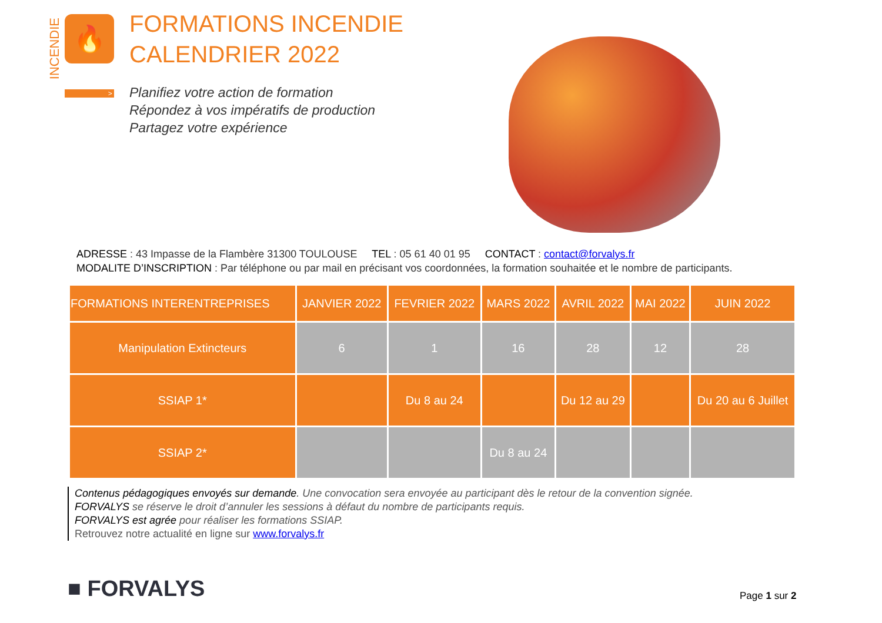INCENDIE
🔥
>
FORMATIONS INCENDIE
CALENDRIER 2022
Planifiez votre action de formation
Répondez à vos impératifs de production
Partagez votre expérience
ADRESSE : 43 Impasse de la Flambère 31300 TOULOUSE TEL : 05 61 40 01 95 CONTACT : contact@forvalys.fr
MODALITE D’INSCRIPTION : Par téléphone ou par mail en précisant vos coordonnées, la formation souhaitée et le nombre de participants.
| FORMATIONS INTERENTREPRISES | JANVIER 2022 | FEVRIER 2022 | MARS 2022 | AVRIL 2022 | MAI 2022 | JUIN 2022 |
| --- | --- | --- | --- | --- | --- | --- |
| Manipulation Extincteurs | 6 | 1 | 16 | 28 | 12 | 28 |
| SSIAP 1* | | Du 8 au 24 | | Du 12 au 29 | | Du 20 au 6 Juillet |
| SSIAP 2* | | | Du 8 au 24 | | | |
Contenus pédagogiques envoyés sur demande. Une convocation sera envoyée au participant dès le retour de la convention signée.
FORVALYS se réserve le droit d’annuler les sessions à défaut du nombre de participants requis.
FORVALYS est agrée pour réaliser les formations SSIAP.
Retrouvez notre actualité en ligne sur www.forvalys.fr
■ FORVALYS Page 1 sur 2